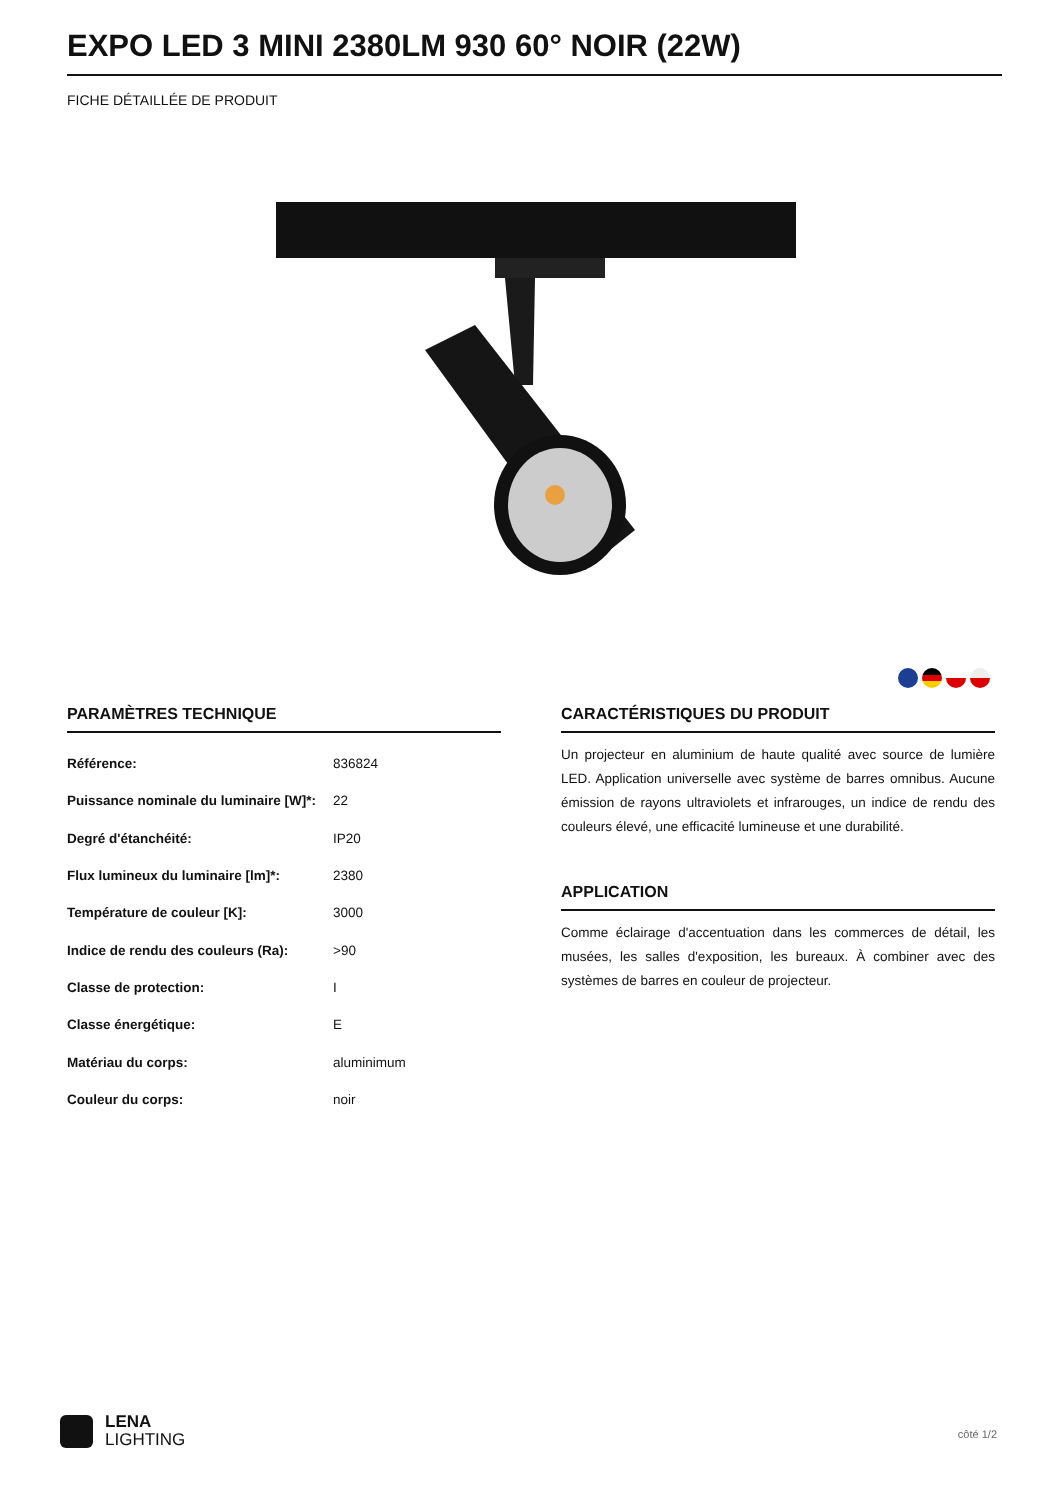EXPO LED 3 MINI 2380LM 930 60° NOIR (22W)
FICHE DÉTAILLÉE DE PRODUIT
PARAMÈTRES TECHNIQUE
| Référence: | 836824 |
| Puissance nominale du luminaire [W]*: | 22 |
| Degré d'étanchéité: | IP20 |
| Flux lumineux du luminaire [lm]*: | 2380 |
| Température de couleur [K]: | 3000 |
| Indice de rendu des couleurs (Ra): | >90 |
| Classe de protection: | I |
| Classe énergétique: | E |
| Matériau du corps: | aluminimum |
| Couleur du corps: | noir |
CARACTÉRISTIQUES DU PRODUIT
Un projecteur en aluminium de haute qualité avec source de lumière LED. Application universelle avec système de barres omnibus. Aucune émission de rayons ultraviolets et infrarouges, un indice de rendu des couleurs élevé, une efficacité lumineuse et une durabilité.
APPLICATION
Comme éclairage d'accentuation dans les commerces de détail, les musées, les salles d'exposition, les bureaux. À combiner avec des systèmes de barres en couleur de projecteur.
LENA
LIGHTING
côté 1/2